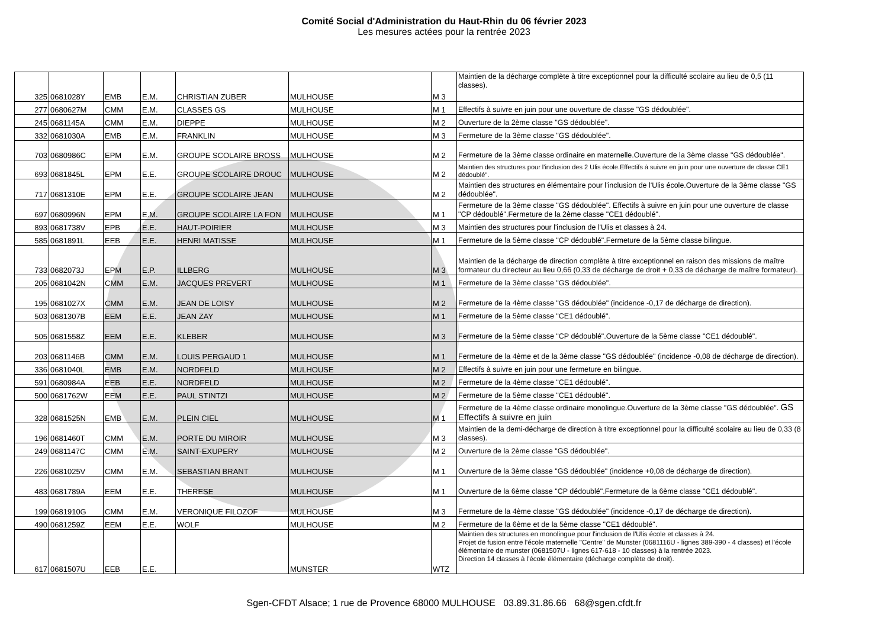Comité Social d'Administration du Haut-Rhin du 06 février 2023
Les mesures actées pour la rentrée 2023
| 325 | 0681028Y | EMB | E.M. | CHRISTIAN ZUBER | MULHOUSE | M 3 | Maintien de la décharge complète à titre exceptionnel pour la difficulté scolaire au lieu de 0,5 (11 classes). |
| 277 | 0680627M | CMM | E.M. | CLASSES GS | MULHOUSE | M 1 | Effectifs à suivre en juin pour une ouverture de classe "GS dédoublée". |
| 245 | 0681145A | CMM | E.M. | DIEPPE | MULHOUSE | M 2 | Ouverture de la 2ème classe "GS dédoublée". |
| 332 | 0681030A | EMB | E.M. | FRANKLIN | MULHOUSE | M 3 | Fermeture de la 3ème classe "GS dédoublée". |
| 703 | 0680986C | EPM | E.M. | GROUPE SCOLAIRE BROSS | MULHOUSE | M 2 | Fermeture de la 3ème classe ordinaire en maternelle.Ouverture de la 3ème classe "GS dédoublée". |
| 693 | 0681845L | EPM | E.E. | GROUPE SCOLAIRE DROUC | MULHOUSE | M 2 | Maintien des structures pour l'inclusion des 2 Ulis école.Effectifs à suivre en juin pour une ouverture de classe CE1 dédoublé". |
| 717 | 0681310E | EPM | E.E. | GROUPE SCOLAIRE JEAN | MULHOUSE | M 2 | Maintien des structures en élémentaire pour l'inclusion de l'Ulis école.Ouverture de la 3ème classe "GS dédoublée". |
| 697 | 0680996N | EPM | E.M. | GROUPE SCOLAIRE LA FON | MULHOUSE | M 1 | Fermeture de la 3ème classe "GS dédoublée". Effectifs à suivre en juin pour une ouverture de classe "CP dédoublé".Fermeture de la 2ème classe "CE1 dédoublé". |
| 893 | 0681738V | EPB | E.E. | HAUT-POIRIER | MULHOUSE | M 3 | Maintien des structures pour l'inclusion de l'Ulis et classes à 24. |
| 585 | 0681891L | EEB | E.E. | HENRI MATISSE | MULHOUSE | M 1 | Fermeture de la 5ème classe "CP dédoublé".Fermeture de la 5ème classe bilingue. |
| 733 | 0682073J | EPM | E.P. | ILLBERG | MULHOUSE | M 3 | Maintien de la décharge de direction complète à titre exceptionnel en raison des missions de maître formateur du directeur au lieu 0,66 (0,33 de décharge de droit + 0,33 de décharge de maître formateur). |
| 205 | 0681042N | CMM | E.M. | JACQUES PREVERT | MULHOUSE | M 1 | Fermeture de la 3ème classe "GS dédoublée". |
| 195 | 0681027X | CMM | E.M. | JEAN DE LOISY | MULHOUSE | M 2 | Fermeture de la 4ème classe "GS dédoublée" (incidence -0,17 de décharge de direction). |
| 503 | 0681307B | EEM | E.E. | JEAN ZAY | MULHOUSE | M 1 | Fermeture de la 5ème classe "CE1 dédoublé". |
| 505 | 0681558Z | EEM | E.E. | KLEBER | MULHOUSE | M 3 | Fermeture de la 5ème classe "CP dédoublé".Ouverture de la 5ème classe "CE1 dédoublé". |
| 203 | 0681146B | CMM | E.M. | LOUIS PERGAUD 1 | MULHOUSE | M 1 | Fermeture de la 4ème et de la 3ème classe "GS dédoublée" (incidence -0,08 de décharge de direction). |
| 336 | 0681040L | EMB | E.M. | NORDFELD | MULHOUSE | M 2 | Effectifs à suivre en juin pour une fermeture en bilingue. |
| 591 | 0680984A | EEB | E.E. | NORDFELD | MULHOUSE | M 2 | Fermeture de la 4ème classe "CE1 dédoublé". |
| 500 | 0681762W | EEM | E.E. | PAUL STINTZI | MULHOUSE | M 2 | Fermeture de la 5ème classe "CE1 dédoublé". |
| 328 | 0681525N | EMB | E.M. | PLEIN CIEL | MULHOUSE | M 1 | Fermeture de la 4ème classe ordinaire monolingue.Ouverture de la 3ème classe "GS dédoublée". GS Effectifs à suivre en juin |
| 196 | 0681460T | CMM | E.M. | PORTE DU MIROIR | MULHOUSE | M 3 | Maintien de la demi-décharge de direction à titre exceptionnel pour la difficulté scolaire au lieu de 0,33 (8 classes). |
| 249 | 0681147C | CMM | E.M. | SAINT-EXUPERY | MULHOUSE | M 2 | Ouverture de la 2ème classe "GS dédoublée". |
| 226 | 0681025V | CMM | E.M. | SEBASTIAN BRANT | MULHOUSE | M 1 | Ouverture de la 3ème classe "GS dédoublée" (incidence +0,08 de décharge de direction). |
| 483 | 0681789A | EEM | E.E. | THERESE | MULHOUSE | M 1 | Ouverture de la 6ème classe "CP dédoublé".Fermeture de la 6ème classe "CE1 dédoublé". |
| 199 | 0681910G | CMM | E.M. | VERONIQUE FILOZOF | MULHOUSE | M 3 | Fermeture de la 4ème classe "GS dédoublée" (incidence -0,17 de décharge de direction). |
| 490 | 0681259Z | EEM | E.E. | WOLF | MULHOUSE | M 2 | Fermeture de la 6ème et de la 5ème classe "CE1 dédoublé". |
| 617 | 0681507U | EEB | E.E. | | MUNSTER | WTZ | Maintien des structures en monolingue pour l'inclusion de l'Ulis école et classes à 24. Projet de fusion entre l'école maternelle "Centre" de Munster (0681116U - lignes 389-390 - 4 classes) et l'école élémentaire de munster (0681507U - lignes 617-618 - 10 classes) à la rentrée 2023. Direction 14 classes à l'école élémentaire (décharge complète de droit). |
Sgen-CFDT Alsace; 1 rue de Provence 68000 MULHOUSE 03.89.31.86.66 68@sgen.cfdt.fr